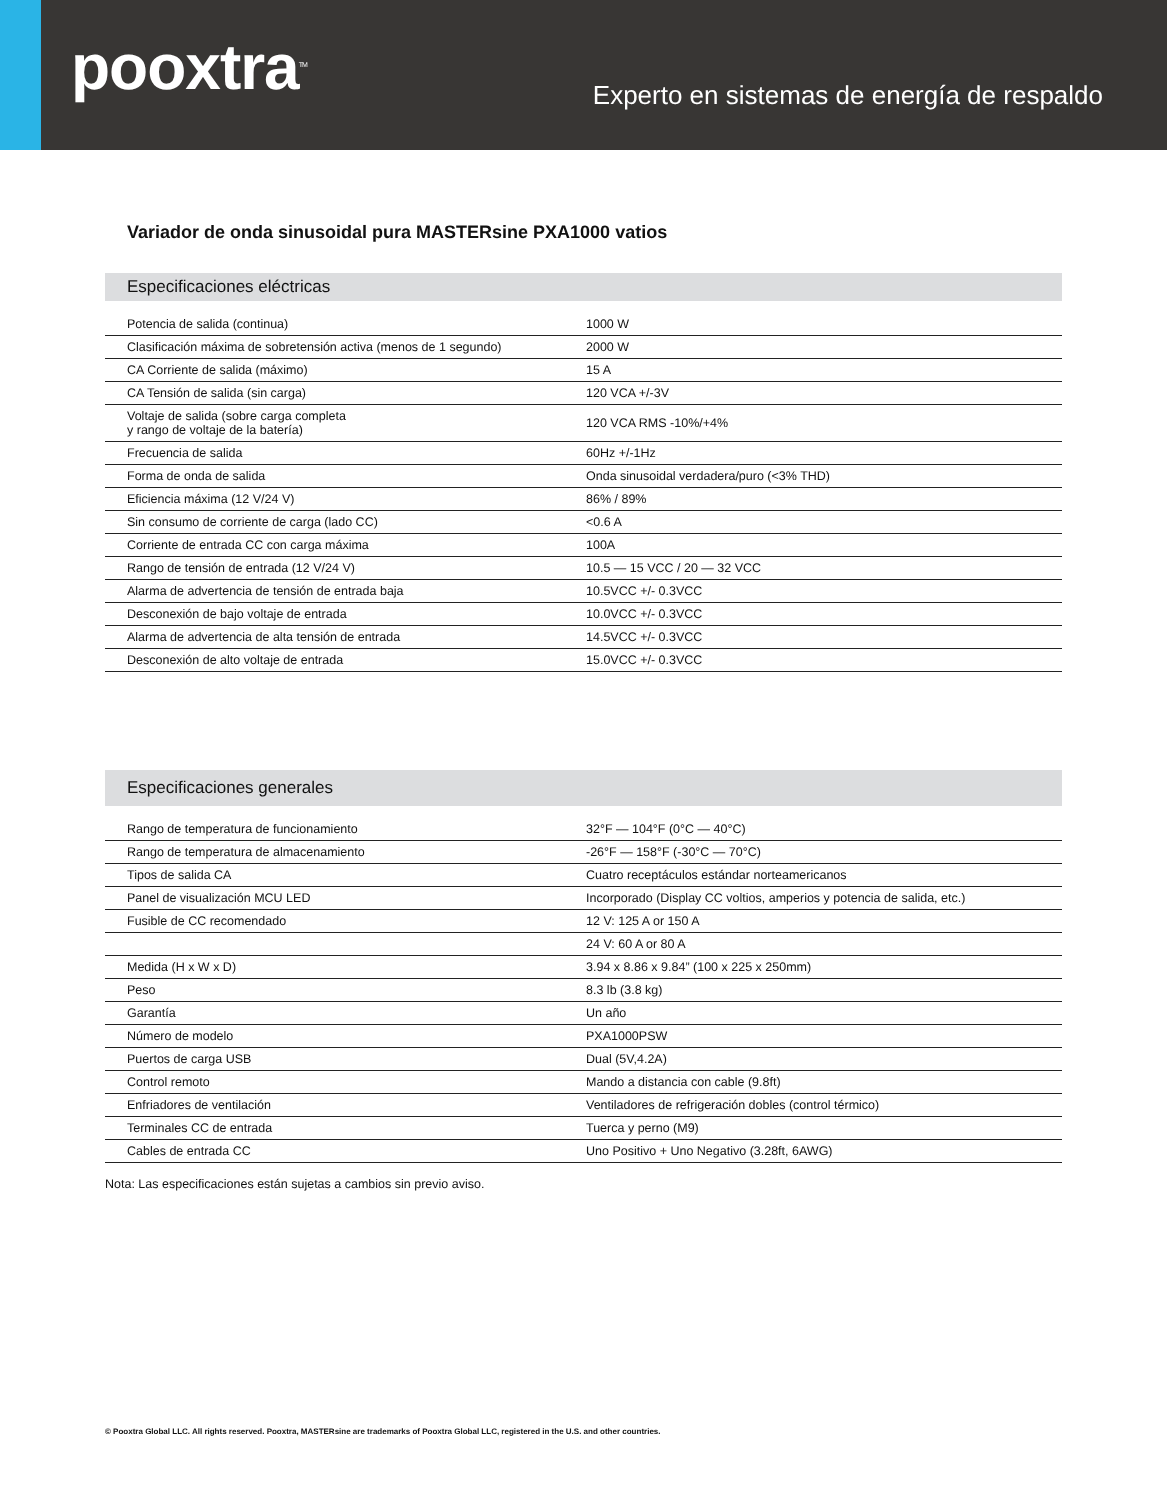pooxtra<sup>TM</sup>
Experto en sistemas de energía de respaldo
Variador de onda sinusoidal pura MASTERsine PXA1000 vatios
Especificaciones eléctricas
| Potencia de salida (continua) | 1000 W |
| Clasificación máxima de sobretensión activa (menos de 1 segundo) | 2000 W |
| CA Corriente de salida (máximo) | 15 A |
| CA Tensión de salida (sin carga) | 120 VCA +/-3V |
| Voltaje de salida (sobre carga completa y rango de voltaje de la batería) | 120 VCA RMS -10%/+4% |
| Frecuencia de salida | 60Hz +/-1Hz |
| Forma de onda de salida | Onda sinusoidal verdadera/puro (<3% THD) |
| Eficiencia máxima (12 V/24 V) | 86% / 89% |
| Sin consumo de corriente de carga (lado CC) | <0.6 A |
| Corriente de entrada CC con carga máxima | 100A |
| Rango de tensión de entrada (12 V/24 V) | 10.5 — 15 VCC / 20 — 32 VCC |
| Alarma de advertencia de tensión de entrada baja | 10.5VCC +/- 0.3VCC |
| Desconexión de bajo voltaje de entrada | 10.0VCC +/- 0.3VCC |
| Alarma de advertencia de alta tensión de entrada | 14.5VCC +/- 0.3VCC |
| Desconexión de alto voltaje de entrada | 15.0VCC +/- 0.3VCC |
Especificaciones generales
| Rango de temperatura de funcionamiento | 32°F — 104°F (0°C — 40°C) |
| Rango de temperatura de almacenamiento | -26°F — 158°F (-30°C — 70°C) |
| Tipos de salida CA | Cuatro receptáculos estándar norteamericanos |
| Panel de visualización MCU LED | Incorporado (Display CC voltios, amperios y potencia de salida, etc.) |
| Fusible de CC recomendado | 12 V: 125 A or 150 A |
| | 24 V: 60 A or 80 A |
| Medida (H x W x D) | 3.94 x 8.86 x 9.84” (100 x 225 x 250mm) |
| Peso | 8.3 lb (3.8 kg) |
| Garantía | Un año |
| Número de modelo | PXA1000PSW |
| Puertos de carga USB | Dual (5V,4.2A) |
| Control remoto | Mando a distancia con cable (9.8ft) |
| Enfriadores de ventilación | Ventiladores de refrigeración dobles (control térmico) |
| Terminales CC de entrada | Tuerca y perno (M9) |
| Cables de entrada CC | Uno Positivo + Uno Negativo (3.28ft, 6AWG) |
Nota: Las especificaciones están sujetas a cambios sin previo aviso.
© Pooxtra Global LLC. All rights reserved. Pooxtra, MASTERsine are trademarks of Pooxtra Global LLC, registered in the U.S. and other countries.